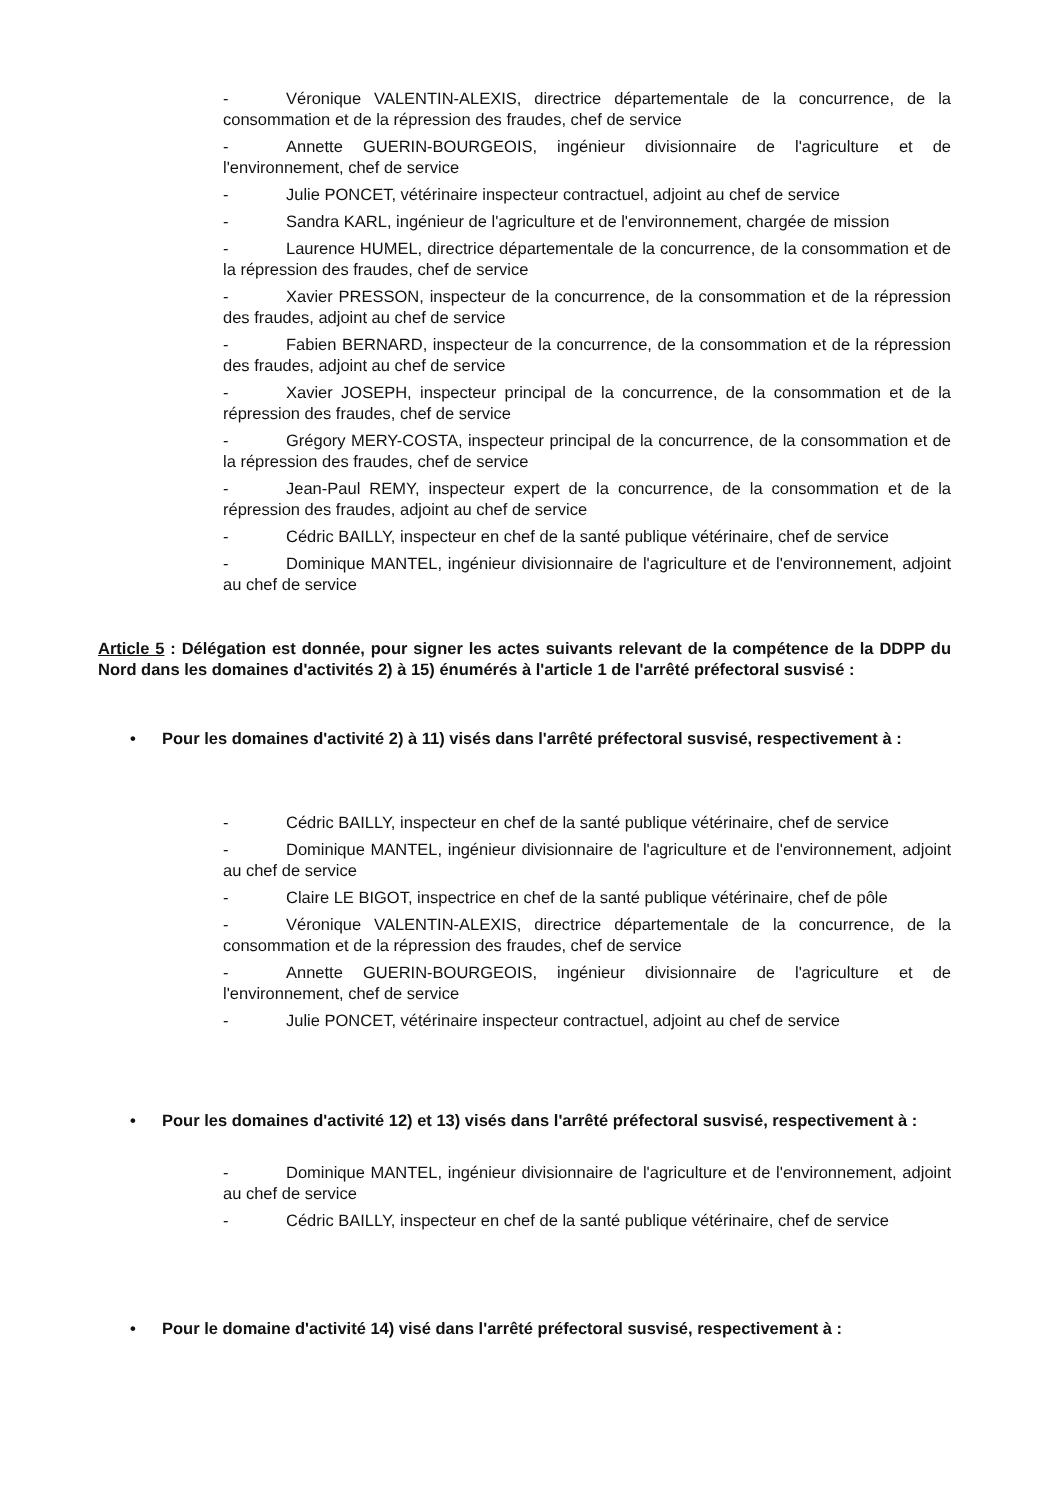- Véronique VALENTIN-ALEXIS, directrice départementale de la concurrence, de la consommation et de la répression des fraudes, chef de service
- Annette GUERIN-BOURGEOIS, ingénieur divisionnaire de l'agriculture et de l'environnement, chef de service
- Julie PONCET, vétérinaire inspecteur contractuel, adjoint au chef de service
- Sandra KARL, ingénieur de l'agriculture et de l'environnement, chargée de mission
- Laurence HUMEL, directrice départementale de la concurrence, de la consommation et de la répression des fraudes, chef de service
- Xavier PRESSON, inspecteur de la concurrence, de la consommation et de la répression des fraudes, adjoint au chef de service
- Fabien BERNARD, inspecteur de la concurrence, de la consommation et de la répression des fraudes, adjoint au chef de service
- Xavier JOSEPH, inspecteur principal de la concurrence, de la consommation et de la répression des fraudes, chef de service
- Grégory MERY-COSTA, inspecteur principal de la concurrence, de la consommation et de la répression des fraudes, chef de service
- Jean-Paul REMY, inspecteur expert de la concurrence, de la consommation et de la répression des fraudes, adjoint au chef de service
- Cédric BAILLY, inspecteur en chef de la santé publique vétérinaire, chef de service
- Dominique MANTEL, ingénieur divisionnaire de l'agriculture et de l'environnement, adjoint au chef de service
Article 5 : Délégation est donnée, pour signer les actes suivants relevant de la compétence de la DDPP du Nord dans les domaines d'activités 2) à 15) énumérés à l'article 1 de l'arrêté préfectoral susvisé :
• Pour les domaines d'activité 2) à 11) visés dans l'arrêté préfectoral susvisé, respectivement à :
- Cédric BAILLY, inspecteur en chef de la santé publique vétérinaire, chef de service
- Dominique MANTEL, ingénieur divisionnaire de l'agriculture et de l'environnement, adjoint au chef de service
- Claire LE BIGOT, inspectrice en chef de la santé publique vétérinaire, chef de pôle
- Véronique VALENTIN-ALEXIS, directrice départementale de la concurrence, de la consommation et de la répression des fraudes, chef de service
- Annette GUERIN-BOURGEOIS, ingénieur divisionnaire de l'agriculture et de l'environnement, chef de service
- Julie PONCET, vétérinaire inspecteur contractuel, adjoint au chef de service
• Pour les domaines d'activité 12) et 13) visés dans l'arrêté préfectoral susvisé, respectivement à :
- Dominique MANTEL, ingénieur divisionnaire de l'agriculture et de l'environnement, adjoint au chef de service
- Cédric BAILLY, inspecteur en chef de la santé publique vétérinaire, chef de service
• Pour le domaine d'activité 14) visé dans l'arrêté préfectoral susvisé, respectivement à :